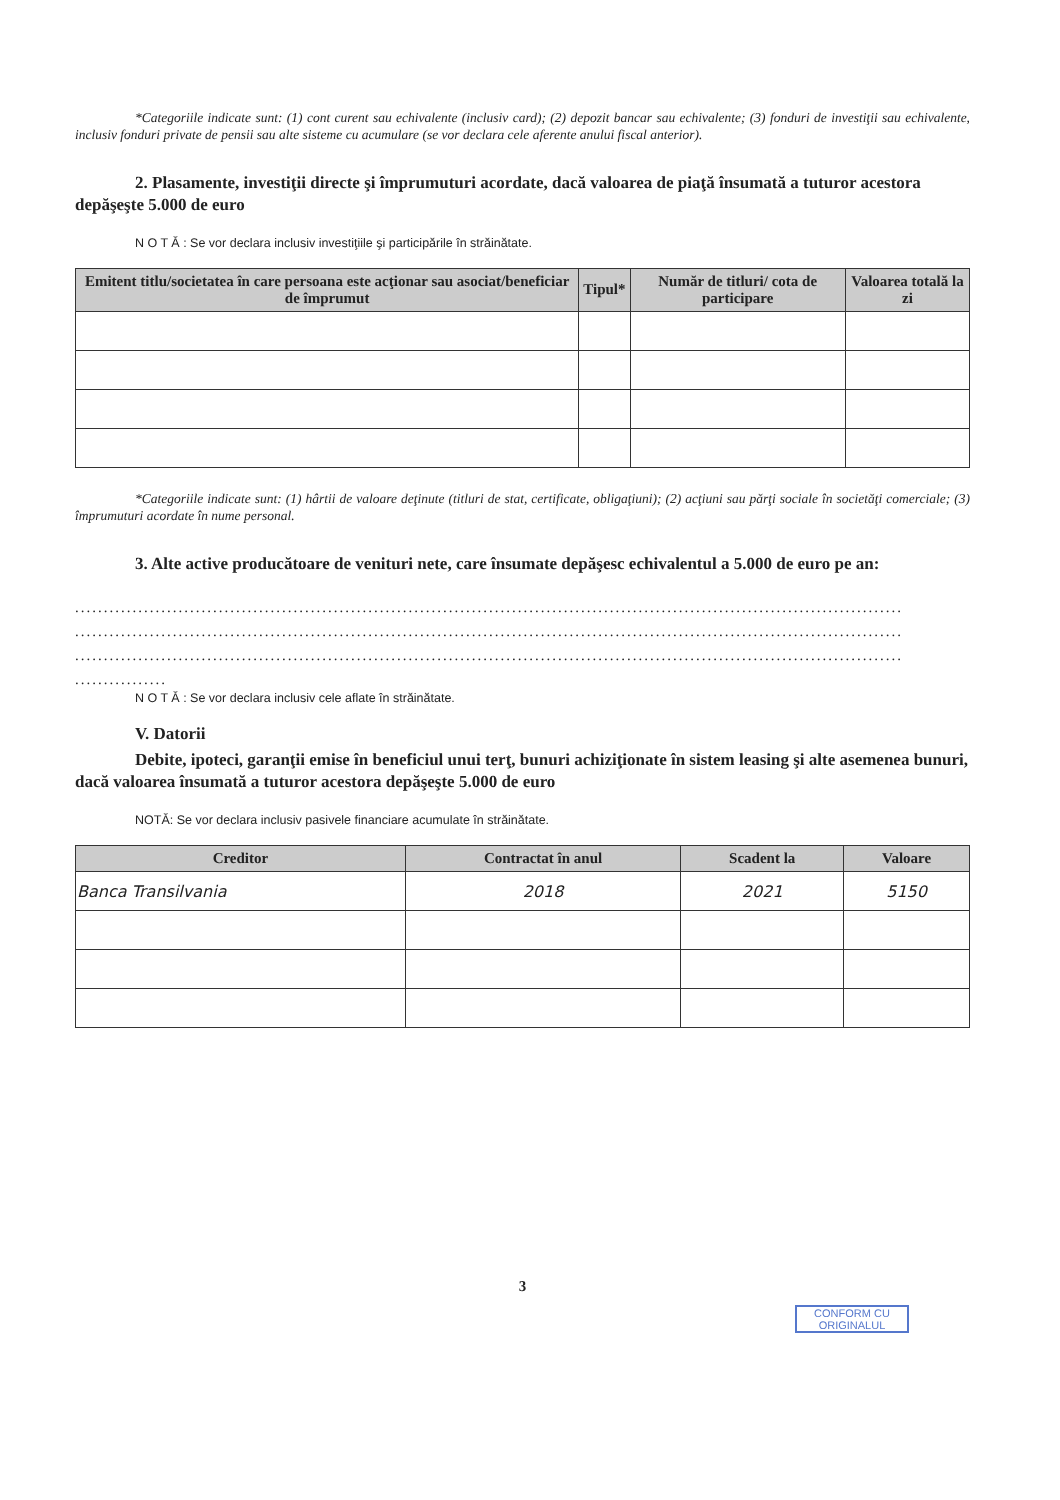*Categoriile indicate sunt: (1) cont curent sau echivalente (inclusiv card); (2) depozit bancar sau echivalente; (3) fonduri de investiţii sau echivalente, inclusiv fonduri private de pensii sau alte sisteme cu acumulare (se vor declara cele aferente anului fiscal anterior).
2. Plasamente, investiţii directe şi împrumuturi acordate, dacă valoarea de piaţă însumată a tuturor acestora depăşeşte 5.000 de euro
N O T Ă : Se vor declara inclusiv investiţiile şi participările în străinătate.
| Emitent titlu/societatea în care persoana este acţionar sau asociat/beneficiar de împrumut | Tipul* | Număr de titluri/ cota de participare | Valoarea totală la zi |
| --- | --- | --- | --- |
*Categoriile indicate sunt: (1) hârtii de valoare deţinute (titluri de stat, certificate, obligaţiuni); (2) acţiuni sau părţi sociale în societăţi comerciale; (3) împrumuturi acordate în nume personal.
3. Alte active producătoare de venituri nete, care însumate depăşesc echivalentul a 5.000 de euro pe an:
................................................................................................................................................
................................................................................................................................................
................................................................................................................................................
................
N O T Ă : Se vor declara inclusiv cele aflate în străinătate.
V. Datorii
Debite, ipoteci, garanţii emise în beneficiul unui terţ, bunuri achiziţionate în sistem leasing şi alte asemenea bunuri, dacă valoarea însumată a tuturor acestora depăşeşte 5.000 de euro
NOTĂ: Se vor declara inclusiv pasivele financiare acumulate în străinătate.
| Creditor | Contractat în anul | Scadent la | Valoare |
| --- | --- | --- | --- |
| Banca Transilvania | 2018 | 2021 | 5150 |
3
CONFORM CU ORIGINALUL